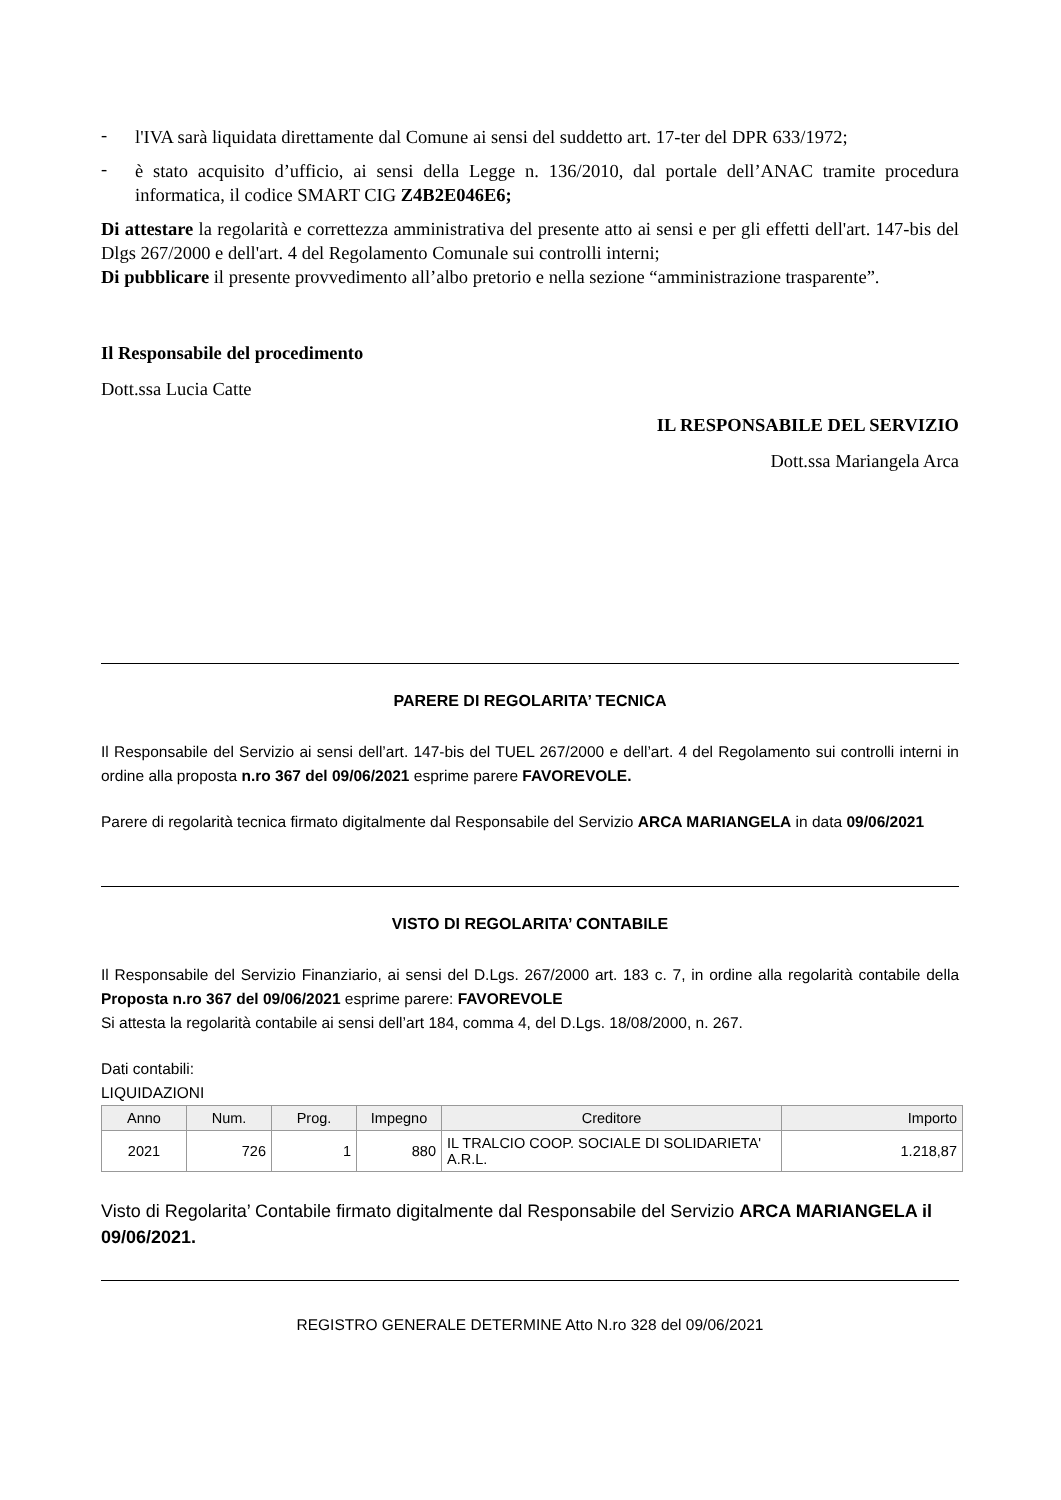-
l'IVA sarà liquidata direttamente dal Comune ai sensi del suddetto art. 17-ter del DPR 633/1972;
-
è stato acquisito d’ufficio, ai sensi della Legge n. 136/2010, dal portale dell’ANAC tramite procedura informatica, il codice SMART CIG Z4B2E046E6;
Di attestare la regolarità e correttezza amministrativa del presente atto ai sensi e per gli effetti dell'art. 147-bis del Dlgs 267/2000 e dell'art. 4 del Regolamento Comunale sui controlli interni;
Di pubblicare il presente provvedimento all’albo pretorio e nella sezione “amministrazione trasparente”.
Il Responsabile del procedimento
Dott.ssa Lucia Catte
IL RESPONSABILE DEL SERVIZIO
Dott.ssa Mariangela Arca
PARERE DI REGOLARITA’ TECNICA
Il Responsabile del Servizio ai sensi dell’art. 147-bis del TUEL 267/2000 e dell’art. 4 del Regolamento sui controlli interni in ordine alla proposta n.ro 367 del 09/06/2021 esprime parere FAVOREVOLE.
Parere di regolarità tecnica firmato digitalmente dal Responsabile del Servizio ARCA MARIANGELA in data 09/06/2021
VISTO DI REGOLARITA’ CONTABILE
Il Responsabile del Servizio Finanziario, ai sensi del D.Lgs. 267/2000 art. 183 c. 7, in ordine alla regolarità contabile della Proposta n.ro 367 del 09/06/2021 esprime parere: FAVOREVOLE
Si attesta la regolarità contabile ai sensi dell’art 184, comma 4, del D.Lgs. 18/08/2000, n. 267.
Dati contabili:
LIQUIDAZIONI
| Anno | Num. | Prog. | Impegno | Creditore | Importo |
| --- | --- | --- | --- | --- | --- |
| 2021 | 726 | 1 | 880 | IL TRALCIO COOP. SOCIALE DI SOLIDARIETA' A.R.L. | 1.218,87 |
Visto di Regolarita’ Contabile firmato digitalmente dal Responsabile del Servizio ARCA MARIANGELA il 09/06/2021.
REGISTRO GENERALE DETERMINE Atto N.ro 328 del 09/06/2021